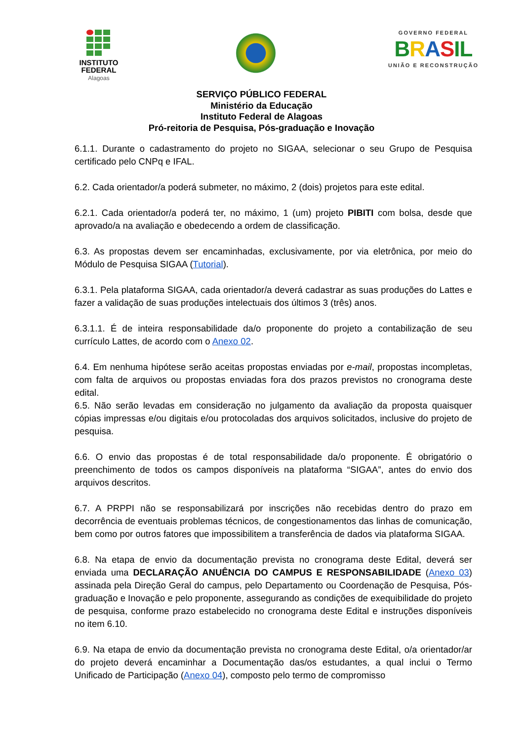INSTITUTO
FEDERAL
Alagoas
GOVERNO FEDERAL
BRASIL
UNIÃO E RECONSTRUÇÃO
SERVIÇO PÚBLICO FEDERAL
Ministério da Educação
Instituto Federal de Alagoas
Pró-reitoria de Pesquisa, Pós-graduação e Inovação
6.1.1. Durante o cadastramento do projeto no SIGAA, selecionar o seu Grupo de Pesquisa certificado pelo CNPq e IFAL.
6.2. Cada orientador/a poderá submeter, no máximo, 2 (dois) projetos para este edital.
6.2.1. Cada orientador/a poderá ter, no máximo, 1 (um) projeto PIBITI com bolsa, desde que aprovado/a na avaliação e obedecendo a ordem de classificação.
6.3. As propostas devem ser encaminhadas, exclusivamente, por via eletrônica, por meio do Módulo de Pesquisa SIGAA (Tutorial).
6.3.1. Pela plataforma SIGAA, cada orientador/a deverá cadastrar as suas produções do Lattes e fazer a validação de suas produções intelectuais dos últimos 3 (três) anos.
6.3.1.1. É de inteira responsabilidade da/o proponente do projeto a contabilização de seu currículo Lattes, de acordo com o Anexo 02.
6.4. Em nenhuma hipótese serão aceitas propostas enviadas por e-mail, propostas incompletas, com falta de arquivos ou propostas enviadas fora dos prazos previstos no cronograma deste edital.
6.5. Não serão levadas em consideração no julgamento da avaliação da proposta quaisquer cópias impressas e/ou digitais e/ou protocoladas dos arquivos solicitados, inclusive do projeto de pesquisa.
6.6. O envio das propostas é de total responsabilidade da/o proponente. É obrigatório o preenchimento de todos os campos disponíveis na plataforma “SIGAA”, antes do envio dos arquivos descritos.
6.7. A PRPPI não se responsabilizará por inscrições não recebidas dentro do prazo em decorrência de eventuais problemas técnicos, de congestionamentos das linhas de comunicação, bem como por outros fatores que impossibilitem a transferência de dados via plataforma SIGAA.
6.8. Na etapa de envio da documentação prevista no cronograma deste Edital, deverá ser enviada uma DECLARAÇÃO ANUÊNCIA DO CAMPUS E RESPONSABILIDADE (Anexo 03) assinada pela Direção Geral do campus, pelo Departamento ou Coordenação de Pesquisa, Pós-graduação e Inovação e pelo proponente, assegurando as condições de exequibilidade do projeto de pesquisa, conforme prazo estabelecido no cronograma deste Edital e instruções disponíveis no item 6.10.
6.9. Na etapa de envio da documentação prevista no cronograma deste Edital, o/a orientador/ar do projeto deverá encaminhar a Documentação das/os estudantes, a qual inclui o Termo Unificado de Participação (Anexo 04), composto pelo termo de compromisso